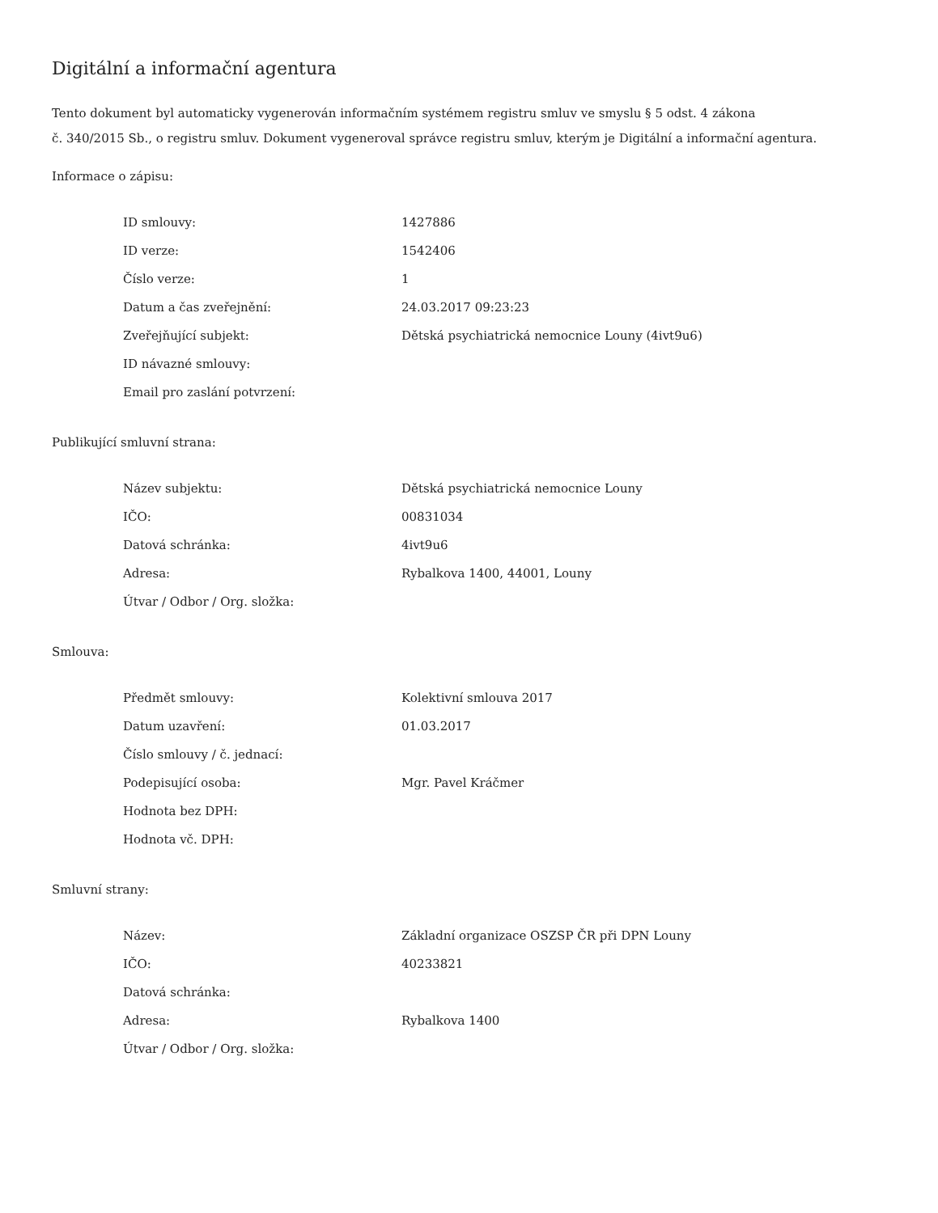Digitální a informační agentura
Tento dokument byl automaticky vygenerován informačním systémem registru smluv ve smyslu § 5 odst. 4 zákona
č. 340/2015 Sb., o registru smluv. Dokument vygeneroval správce registru smluv, kterým je Digitální a informační agentura.
Informace o zápisu:
| ID smlouvy: | 1427886 |
| ID verze: | 1542406 |
| Číslo verze: | 1 |
| Datum a čas zveřejnění: | 24.03.2017 09:23:23 |
| Zveřejňující subjekt: | Dětská psychiatrická nemocnice Louny (4ivt9u6) |
| ID návazné smlouvy: | |
| Email pro zaslání potvrzení: | |
Publikující smluvní strana:
| Název subjektu: | Dětská psychiatrická nemocnice Louny |
| IČO: | 00831034 |
| Datová schránka: | 4ivt9u6 |
| Adresa: | Rybalkova 1400, 44001, Louny |
| Útvar / Odbor / Org. složka: | |
Smlouva:
| Předmět smlouvy: | Kolektivní smlouva 2017 |
| Datum uzavření: | 01.03.2017 |
| Číslo smlouvy / č. jednací: | |
| Podepisující osoba: | Mgr. Pavel Kráčmer |
| Hodnota bez DPH: | |
| Hodnota vč. DPH: | |
Smluvní strany:
| Název: | Základní organizace OSZSP ČR při DPN Louny |
| IČO: | 40233821 |
| Datová schránka: | |
| Adresa: | Rybalkova 1400 |
| Útvar / Odbor / Org. složka: | |